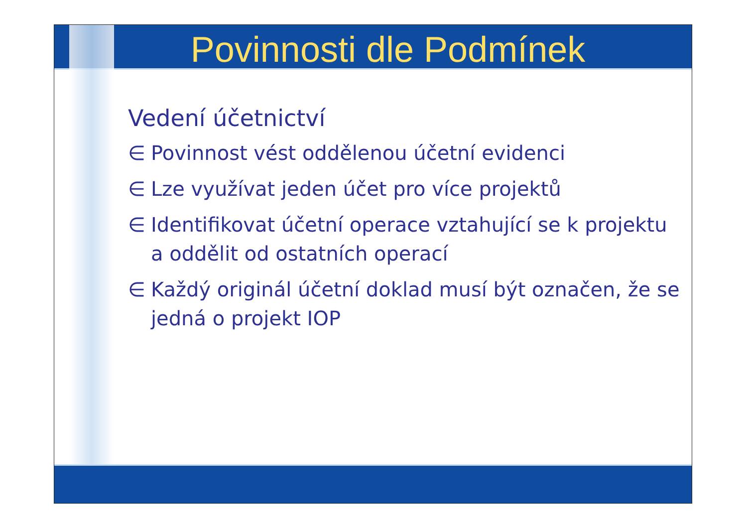Povinnosti dle Podmínek
Vedení účetnictví
∈ Povinnost vést oddělenou účetní evidenci
∈ Lze využívat jeden účet pro více projektů
∈ Identifikovat účetní operace vztahující se k projektu a oddělit od ostatních operací
∈ Každý originál účetní doklad musí být označen, že se jedná o projekt IOP